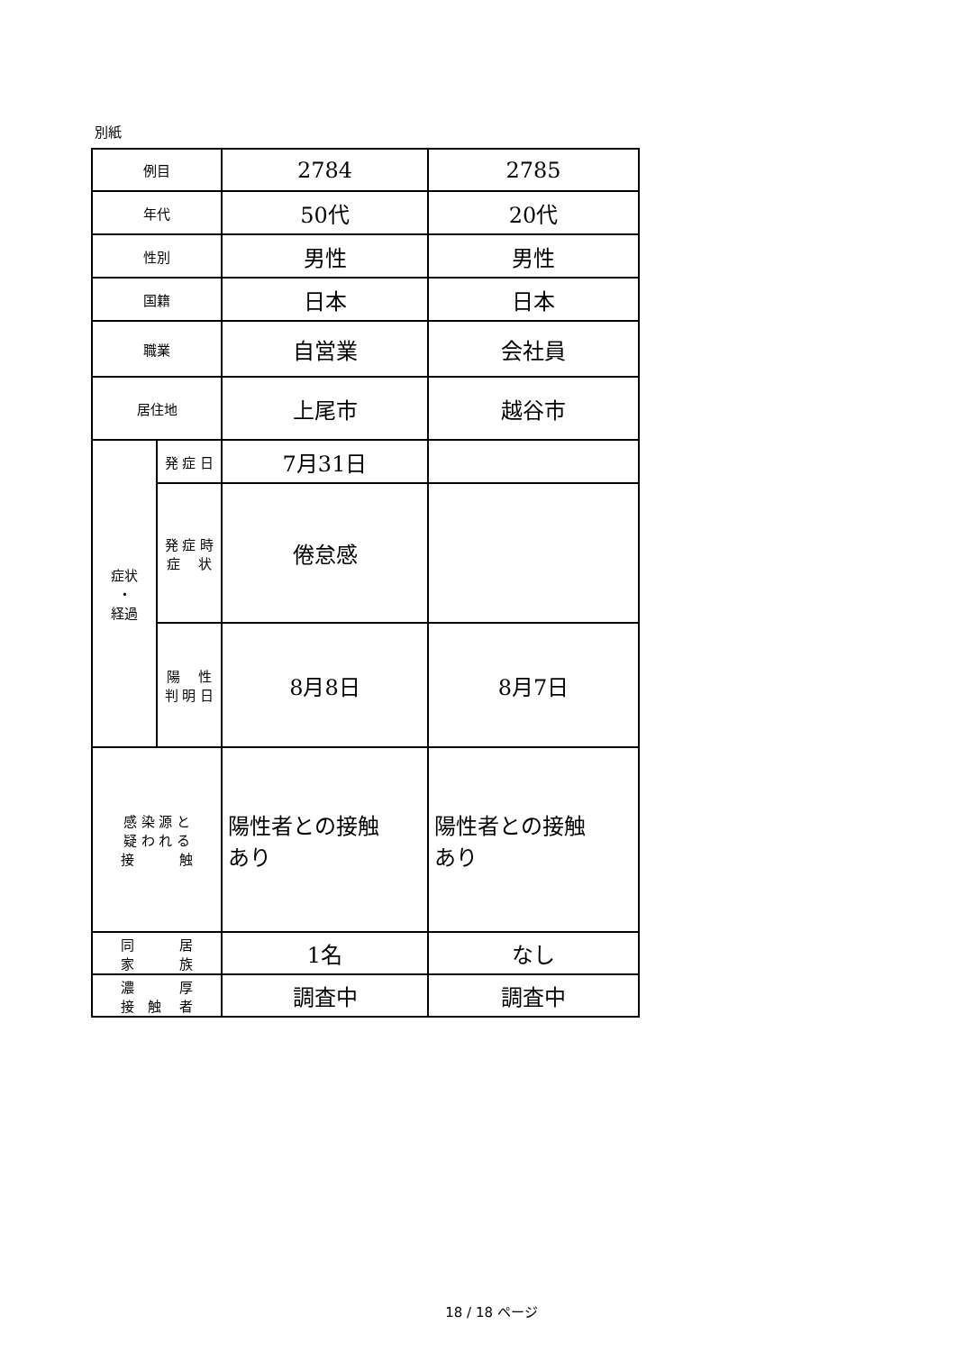別紙
| 例目 | | 2784 | 2785 |
| 年代 | | 50代 | 20代 |
| 性別 | | 男性 | 男性 |
| 国籍 | | 日本 | 日本 |
| 職業 | | 自営業 | 会社員 |
| 居住地 | | 上尾市 | 越谷市 |
| 症状 ・ 経過 | 発 症 日 | 7月31日 | |
| | 発 症 時 症 状 | 倦怠感 | |
| | 陽 性 判 明 日 | 8月8日 | 8月7日 |
| 感 染 源 と 疑 わ れ る 接 触 | | 陽性者との接触 あり | 陽性者との接触 あり |
| 同 居 家 族 | | 1名 | なし |
| 濃 厚 接 触 者 | | 調査中 | 調査中 |
18 / 18 ページ